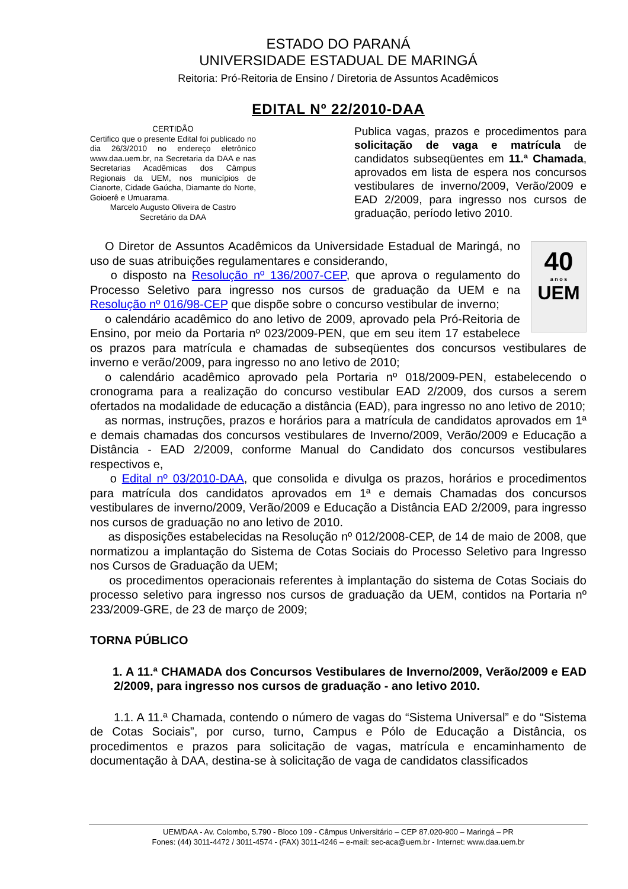ESTADO DO PARANÁ
UNIVERSIDADE ESTADUAL DE MARINGÁ
Reitoria: Pró-Reitoria de Ensino / Diretoria de Assuntos Acadêmicos
EDITAL Nº 22/2010-DAA
CERTIDÃO
Certifico que o presente Edital foi publicado no dia 26/3/2010 no endereço eletrônico www.daa.uem.br, na Secretaria da DAA e nas Secretarias Acadêmicas dos Câmpus Regionais da UEM, nos municípios de Cianorte, Cidade Gaúcha, Diamante do Norte, Goioerê e Umuarama.
Marcelo Augusto Oliveira de Castro
Secretário da DAA
Publica vagas, prazos e procedimentos para solicitação de vaga e matrícula de candidatos subseqüentes em 11.ª Chamada, aprovados em lista de espera nos concursos vestibulares de inverno/2009, Verão/2009 e EAD 2/2009, para ingresso nos cursos de graduação, período letivo 2010.
40
a n o s
UEM
O Diretor de Assuntos Acadêmicos da Universidade Estadual de Maringá, no uso de suas atribuições regulamentares e considerando,
o disposto na Resolução nº 136/2007-CEP, que aprova o regulamento do Processo Seletivo para ingresso nos cursos de graduação da UEM e na Resolução nº 016/98-CEP que dispõe sobre o concurso vestibular de inverno;
o calendário acadêmico do ano letivo de 2009, aprovado pela Pró-Reitoria de Ensino, por meio da Portaria nº 023/2009-PEN, que em seu item 17 estabelece os prazos para matrícula e chamadas de subseqüentes dos concursos vestibulares de inverno e verão/2009, para ingresso no ano letivo de 2010;
o calendário acadêmico aprovado pela Portaria nº 018/2009-PEN, estabelecendo o cronograma para a realização do concurso vestibular EAD 2/2009, dos cursos a serem ofertados na modalidade de educação a distância (EAD), para ingresso no ano letivo de 2010;
as normas, instruções, prazos e horários para a matrícula de candidatos aprovados em 1ª e demais chamadas dos concursos vestibulares de Inverno/2009, Verão/2009 e Educação a Distância - EAD 2/2009, conforme Manual do Candidato dos concursos vestibulares respectivos e,
o Edital nº 03/2010-DAA, que consolida e divulga os prazos, horários e procedimentos para matrícula dos candidatos aprovados em 1ª e demais Chamadas dos concursos vestibulares de inverno/2009, Verão/2009 e Educação a Distância EAD 2/2009, para ingresso nos cursos de graduação no ano letivo de 2010.
as disposições estabelecidas na Resolução nº 012/2008-CEP, de 14 de maio de 2008, que normatizou a implantação do Sistema de Cotas Sociais do Processo Seletivo para Ingresso nos Cursos de Graduação da UEM;
os procedimentos operacionais referentes à implantação do sistema de Cotas Sociais do processo seletivo para ingresso nos cursos de graduação da UEM, contidos na Portaria nº 233/2009-GRE, de 23 de março de 2009;
TORNA PÚBLICO
1. A 11.ª CHAMADA dos Concursos Vestibulares de Inverno/2009, Verão/2009 e EAD 2/2009, para ingresso nos cursos de graduação - ano letivo 2010.
1.1. A 11.ª Chamada, contendo o número de vagas do “Sistema Universal” e do “Sistema de Cotas Sociais”, por curso, turno, Campus e Pólo de Educação a Distância, os procedimentos e prazos para solicitação de vagas, matrícula e encaminhamento de documentação à DAA, destina-se à solicitação de vaga de candidatos classificados
UEM/DAA - Av. Colombo, 5.790 - Bloco 109 - Câmpus Universitário – CEP 87.020-900 – Maringá – PR
Fones: (44) 3011-4472 / 3011-4574 - (FAX) 3011-4246 – e-mail: sec-aca@uem.br - Internet: www.daa.uem.br